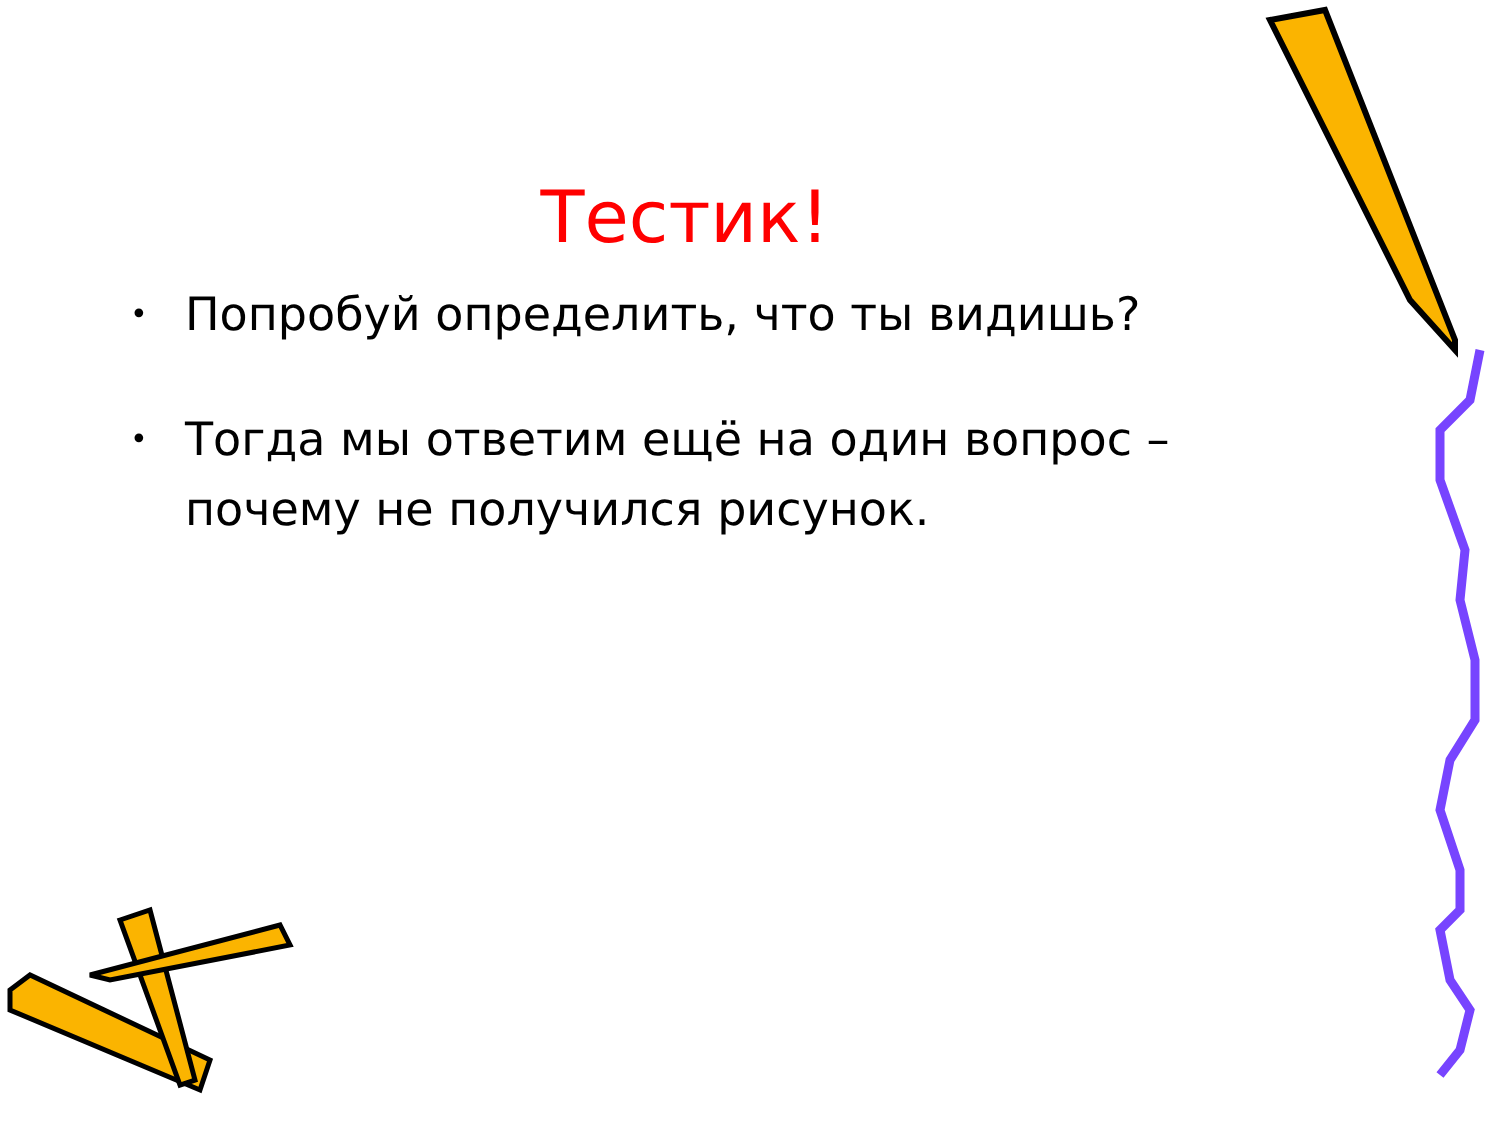Тестик!
• Попробуй определить, что ты видишь?
• Тогда мы ответим ещё на один вопрос – почему не получился рисунок.